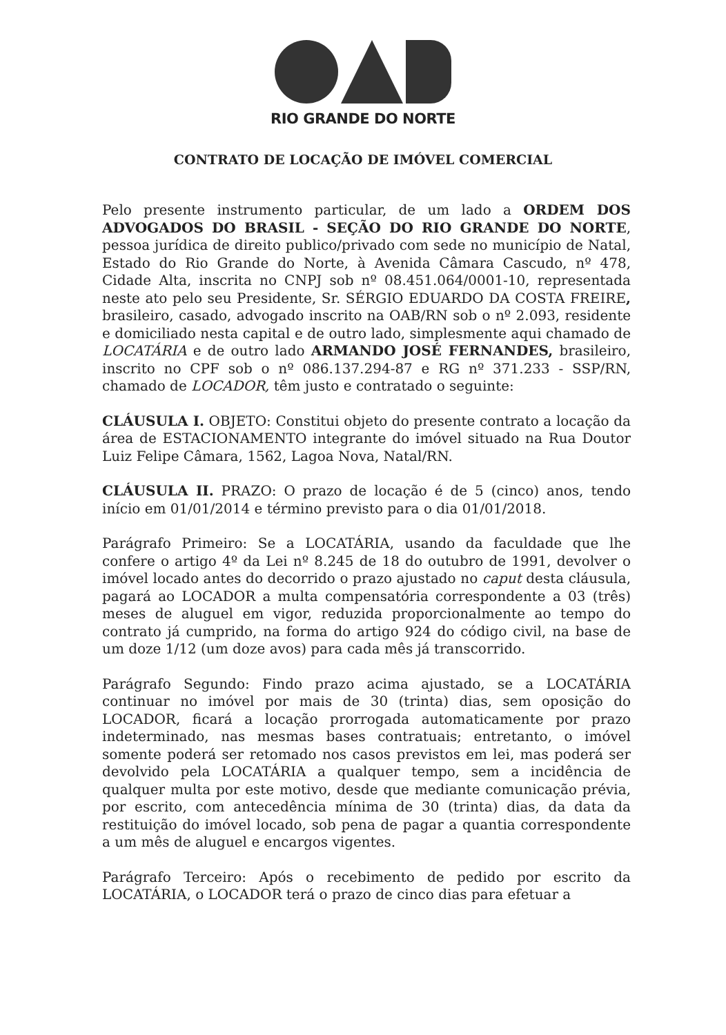RIO GRANDE DO NORTE
CONTRATO DE LOCAÇÃO DE IMÓVEL COMERCIAL
Pelo presente instrumento particular, de um lado a ORDEM DOS ADVOGADOS DO BRASIL - SEÇÃO DO RIO GRANDE DO NORTE, pessoa jurídica de direito publico/privado com sede no município de Natal, Estado do Rio Grande do Norte, à Avenida Câmara Cascudo, nº 478, Cidade Alta, inscrita no CNPJ sob nº 08.451.064/0001-10, representada neste ato pelo seu Presidente, Sr. SÉRGIO EDUARDO DA COSTA FREIRE, brasileiro, casado, advogado inscrito na OAB/RN sob o nº 2.093, residente e domiciliado nesta capital e de outro lado, simplesmente aqui chamado de LOCATÁRIA e de outro lado ARMANDO JOSÉ FERNANDES, brasileiro, inscrito no CPF sob o nº 086.137.294-87 e RG nº 371.233 - SSP/RN, chamado de LOCADOR, têm justo e contratado o seguinte:
CLÁUSULA I. OBJETO: Constitui objeto do presente contrato a locação da área de ESTACIONAMENTO integrante do imóvel situado na Rua Doutor Luiz Felipe Câmara, 1562, Lagoa Nova, Natal/RN.
CLÁUSULA II. PRAZO: O prazo de locação é de 5 (cinco) anos, tendo início em 01/01/2014 e término previsto para o dia 01/01/2018.
Parágrafo Primeiro: Se a LOCATÁRIA, usando da faculdade que lhe confere o artigo 4º da Lei nº 8.245 de 18 do outubro de 1991, devolver o imóvel locado antes do decorrido o prazo ajustado no caput desta cláusula, pagará ao LOCADOR a multa compensatória correspondente a 03 (três) meses de aluguel em vigor, reduzida proporcionalmente ao tempo do contrato já cumprido, na forma do artigo 924 do código civil, na base de um doze 1/12 (um doze avos) para cada mês já transcorrido.
Parágrafo Segundo: Findo prazo acima ajustado, se a LOCATÁRIA continuar no imóvel por mais de 30 (trinta) dias, sem oposição do LOCADOR, ficará a locação prorrogada automaticamente por prazo indeterminado, nas mesmas bases contratuais; entretanto, o imóvel somente poderá ser retomado nos casos previstos em lei, mas poderá ser devolvido pela LOCATÁRIA a qualquer tempo, sem a incidência de qualquer multa por este motivo, desde que mediante comunicação prévia, por escrito, com antecedência mínima de 30 (trinta) dias, da data da restituição do imóvel locado, sob pena de pagar a quantia correspondente a um mês de aluguel e encargos vigentes.
Parágrafo Terceiro: Após o recebimento de pedido por escrito da LOCATÁRIA, o LOCADOR terá o prazo de cinco dias para efetuar a